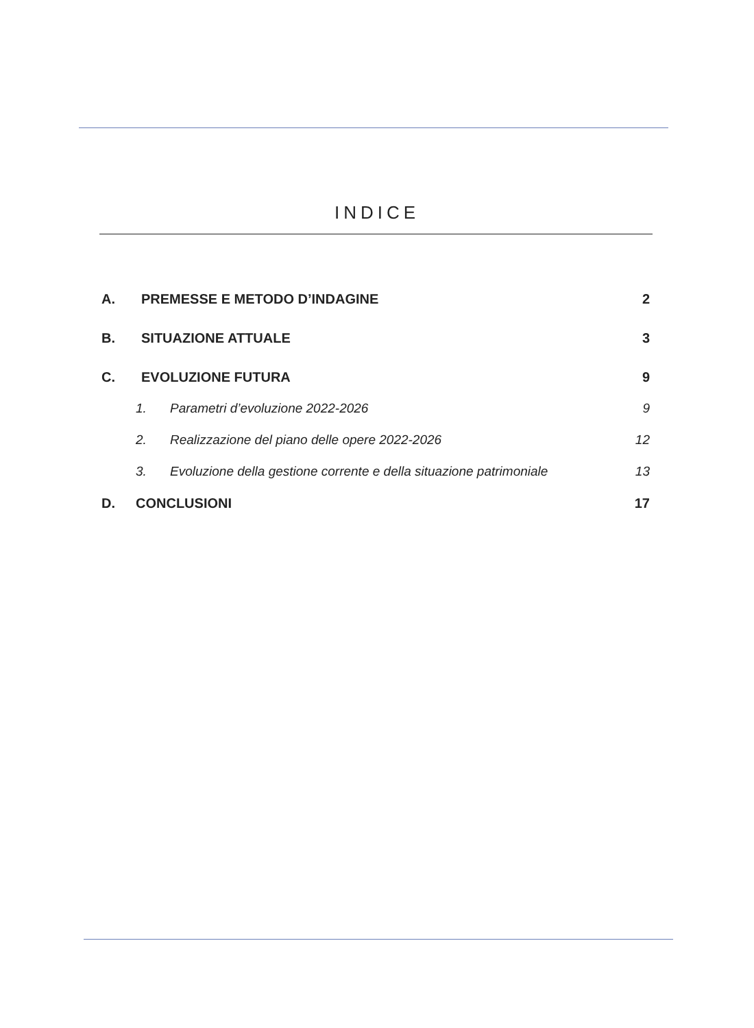INDICE
A. PREMESSE E METODO D’INDAGINE 2
B. SITUAZIONE ATTUALE 3
C. EVOLUZIONE FUTURA 9
1. Parametri d’evoluzione 2022-2026 9
2. Realizzazione del piano delle opere 2022-2026 12
3. Evoluzione della gestione corrente e della situazione patrimoniale 13
D. CONCLUSIONI 17